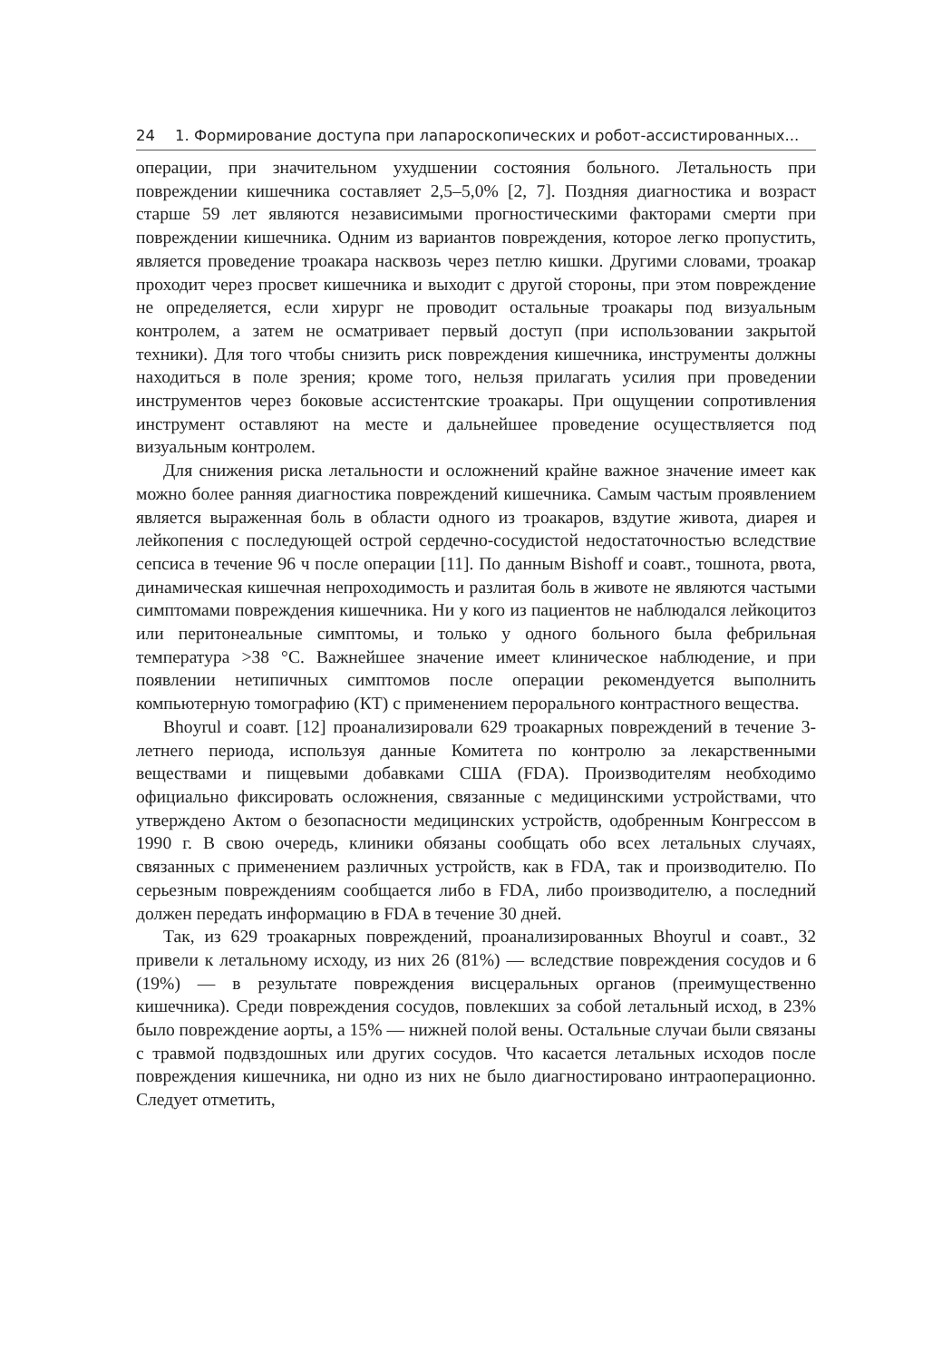24 1. Формирование доступа при лапароскопических и робот-ассистированных...
операции, при значительном ухудшении состояния больного. Летальность при повреждении кишечника составляет 2,5–5,0% [2, 7]. Поздняя диагностика и возраст старше 59 лет являются независимыми прогностическими факторами смерти при повреждении кишечника. Одним из вариантов повреждения, которое легко пропустить, является проведение троакара насквозь через петлю кишки. Другими словами, троакар проходит через просвет кишечника и выходит с другой стороны, при этом повреждение не определяется, если хирург не проводит остальные троакары под визуальным контролем, а затем не осматривает первый доступ (при использовании закрытой техники). Для того чтобы снизить риск повреждения кишечника, инструменты должны находиться в поле зрения; кроме того, нельзя прилагать усилия при проведении инструментов через боковые ассистентские троакары. При ощущении сопротивления инструмент оставляют на месте и дальнейшее проведение осуществляется под визуальным контролем.
Для снижения риска летальности и осложнений крайне важное значение имеет как можно более ранняя диагностика повреждений кишечника. Самым частым проявлением является выраженная боль в области одного из троакаров, вздутие живота, диарея и лейкопения с последующей острой сердечно-сосудистой недостаточностью вследствие сепсиса в течение 96 ч после операции [11]. По данным Bishoff и соавт., тошнота, рвота, динамическая кишечная непроходимость и разлитая боль в животе не являются частыми симптомами повреждения кишечника. Ни у кого из пациентов не наблюдался лейкоцитоз или перитонеальные симптомы, и только у одного больного была фебрильная температура >38 °C. Важнейшее значение имеет клиническое наблюдение, и при появлении нетипичных симптомов после операции рекомендуется выполнить компьютерную томографию (КТ) с применением перорального контрастного вещества.
Bhoyrul и соавт. [12] проанализировали 629 троакарных повреждений в течение 3-летнего периода, используя данные Комитета по контролю за лекарственными веществами и пищевыми добавками США (FDA). Производителям необходимо официально фиксировать осложнения, связанные с медицинскими устройствами, что утверждено Актом о безопасности медицинских устройств, одобренным Конгрессом в 1990 г. В свою очередь, клиники обязаны сообщать обо всех летальных случаях, связанных с применением различных устройств, как в FDA, так и производителю. По серьезным повреждениям сообщается либо в FDA, либо производителю, а последний должен передать информацию в FDA в течение 30 дней.
Так, из 629 троакарных повреждений, проанализированных Bhoyrul и соавт., 32 привели к летальному исходу, из них 26 (81%) — вследствие повреждения сосудов и 6 (19%) — в результате повреждения висцеральных органов (преимущественно кишечника). Среди повреждения сосудов, повлекших за собой летальный исход, в 23% было повреждение аорты, а 15% — нижней полой вены. Остальные случаи были связаны с травмой подвздошных или других сосудов. Что касается летальных исходов после повреждения кишечника, ни одно из них не было диагностировано интраоперационно. Следует отметить,